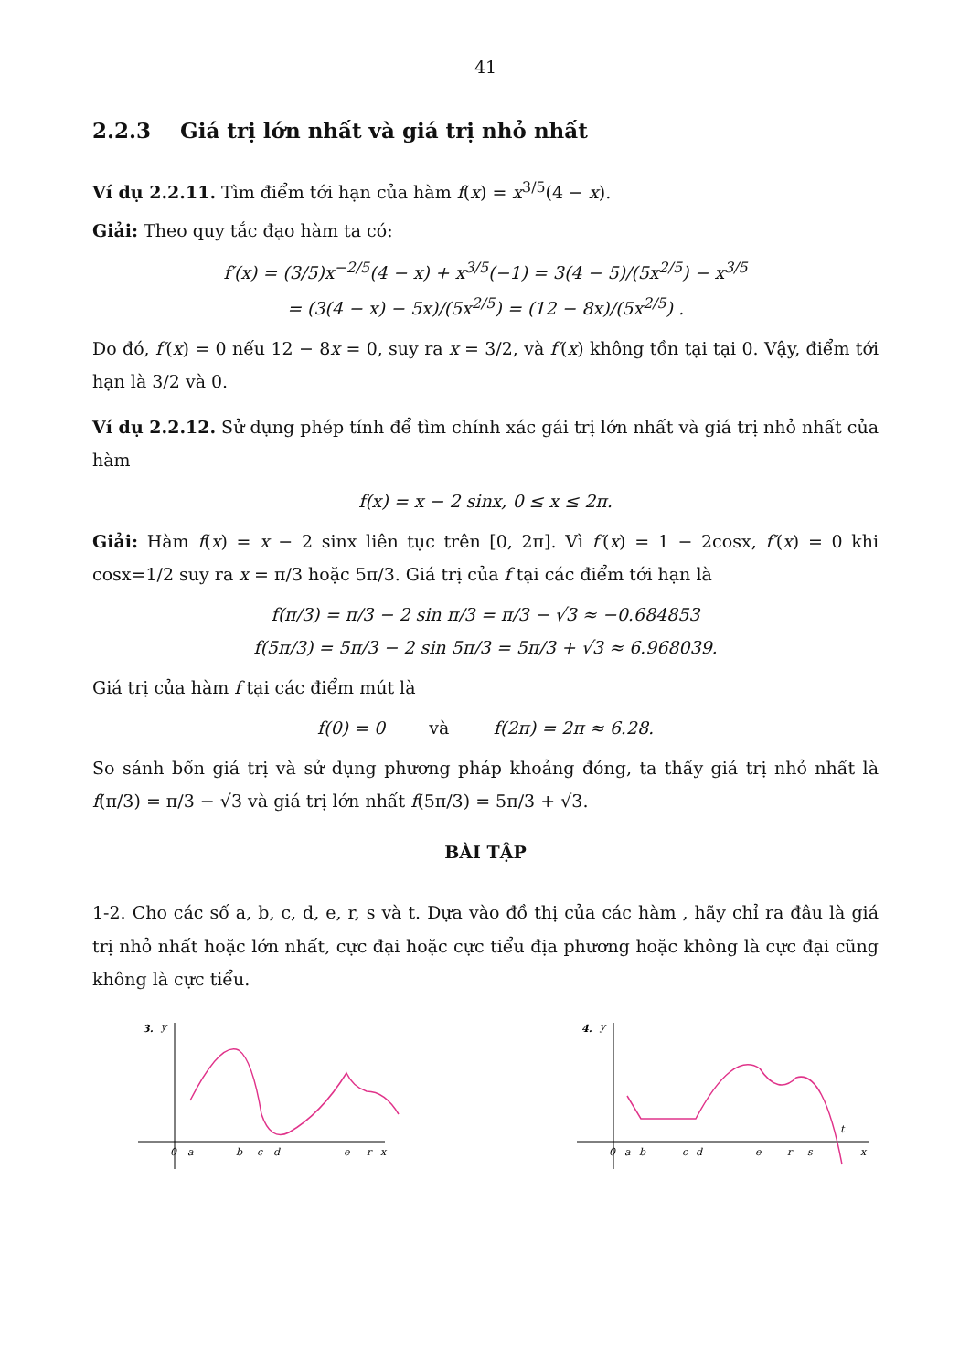41
2.2.3 Giá trị lớn nhất và giá trị nhỏ nhất
Ví dụ 2.2.11. Tìm điểm tới hạn của hàm f(x) = x<sup>3/5</sup>(4 − x).
Giải: Theo quy tắc đạo hàm ta có:
f′(x) = (3/5)x<sup>−2/5</sup>(4 − x) + x<sup>3/5</sup>(−1) = 3(4 − 5)/(5x<sup>2/5</sup>) − x<sup>3/5</sup>
= (3(4 − x) − 5x)/(5x<sup>2/5</sup>) = (12 − 8x)/(5x<sup>2/5</sup>) .
Do đó, f′(x) = 0 nếu 12 − 8x = 0, suy ra x = 3/2, và f′(x) không tồn tại tại 0. Vậy, điểm tới hạn là 3/2 và 0.
Ví dụ 2.2.12. Sử dụng phép tính để tìm chính xác gái trị lớn nhất và giá trị nhỏ nhất của hàm
f(x) = x − 2 sinx, 0 ≤ x ≤ 2π.
Giải: Hàm f(x) = x − 2 sinx liên tục trên [0, 2π]. Vì f′(x) = 1 − 2cosx, f′(x) = 0 khi cosx=1/2 suy ra x = π/3 hoặc 5π/3. Giá trị của f tại các điểm tới hạn là
f(π/3) = π/3 − 2 sin π/3 = π/3 − √3 ≈ −0.684853
f(5π/3) = 5π/3 − 2 sin 5π/3 = 5π/3 + √3 ≈ 6.968039.
Giá trị của hàm f tại các điểm mút là
f(0) = 0 và f(2π) = 2π ≈ 6.28.
So sánh bốn giá trị và sử dụng phương pháp khoảng đóng, ta thấy giá trị nhỏ nhất là f(π/3) = π/3 − √3 và giá trị lớn nhất f(5π/3) = 5π/3 + √3.
BÀI TẬP
1-2. Cho các số a, b, c, d, e, r, s và t. Dựa vào đồ thị của các hàm , hãy chỉ ra đâu là giá trị nhỏ nhất hoặc lớn nhất, cực đại hoặc cực tiểu địa phương hoặc không là cực đại cũng không là cực tiểu.
3.
y
0
a
b
c
d
e
r
x
4.
y
0
a
b
c
d
e
r
s
t
x